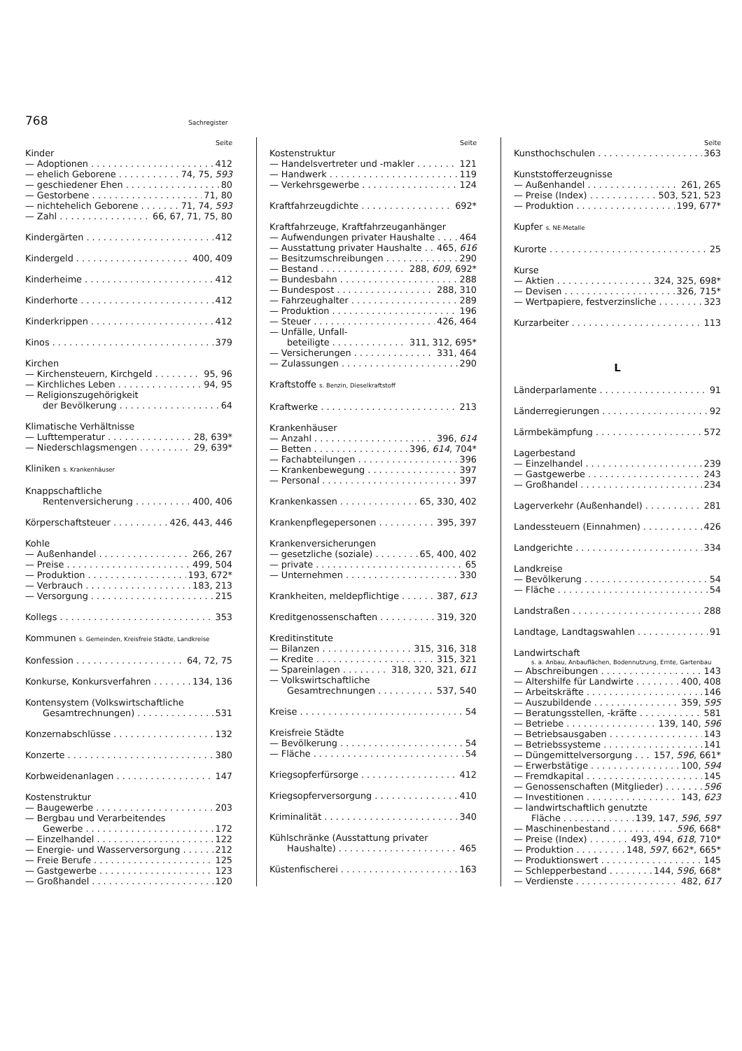768 Sachregister
Seite
Kinder
— Adoptionen 412
— ehelich Geborene 74, 75, 593
— geschiedener Ehen 80
— Gestorbene 71, 80
— nichtehelich Geborene 71, 74, 593
— Zahl 66, 67, 71, 75, 80
Kindergärten 412
Kindergeld 400, 409
Kinderheime 412
Kinderhorte 412
Kinderkrippen 412
Kinos 379
Kirchen
— Kirchensteuern, Kirchgeld 95, 96
— Kirchliches Leben 94, 95
— Religionszugehörigkeit
der Bevölkerung 64
Klimatische Verhältnisse
— Lufttemperatur 28, 639*
— Niederschlagsmengen 29, 639*
Kliniken s. Krankenhäuser
Knappschaftliche
Rentenversicherung 400, 406
Körperschaftsteuer 426, 443, 446
Kohle
— Außenhandel 266, 267
— Preise 499, 504
— Produktion 193, 672*
— Verbrauch 183, 213
— Versorgung 215
Kollegs 353
Kommunen s. Gemeinden, Kreisfreie Städte, Landkreise
Konfession 64, 72, 75
Konkurse, Konkursverfahren 134, 136
Kontensystem (Volkswirtschaftliche
Gesamtrechnungen) 531
Konzernabschlüsse 132
Konzerte 380
Korbweidenanlagen 147
Kostenstruktur
— Baugewerbe 203
— Bergbau und Verarbeitendes
Gewerbe 172
— Einzelhandel 122
— Energie- und Wasserversorgung 212
— Freie Berufe 125
— Gastgewerbe 123
— Großhandel 120
Seite
Kostenstruktur
— Handelsvertreter und -makler 121
— Handwerk 119
— Verkehrsgewerbe 124
Kraftfahrzeugdichte 692*
Kraftfahrzeuge, Kraftfahrzeuganhänger
— Aufwendungen privater Haushalte 464
— Ausstattung privater Haushalte 465, 616
— Besitzumschreibungen 290
— Bestand 288, 609, 692*
— Bundesbahn 288
— Bundespost 288, 310
— Fahrzeughalter 289
— Produktion 196
— Steuer 426, 464
— Unfälle, Unfall-
beteiligte 311, 312, 695*
— Versicherungen 331, 464
— Zulassungen 290
Kraftstoffe s. Benzin, Dieselkraftstoff
Kraftwerke 213
Krankenhäuser
— Anzahl 396, 614
— Betten 396, 614, 704*
— Fachabteilungen 396
— Krankenbewegung 397
— Personal 397
Krankenkassen 65, 330, 402
Krankenpflegepersonen 395, 397
Krankenversicherungen
— gesetzliche (soziale) 65, 400, 402
— private 65
— Unternehmen 330
Krankheiten, meldepflichtige 387, 613
Kreditgenossenschaften 319, 320
Kreditinstitute
— Bilanzen 315, 316, 318
— Kredite 315, 321
— Spareinlagen 318, 320, 321, 611
— Volkswirtschaftliche
Gesamtrechnungen 537, 540
Kreise 54
Kreisfreie Städte
— Bevölkerung 54
— Fläche 54
Kriegsopferfürsorge 412
Kriegsopferversorgung 410
Kriminalität 340
Kühlschränke (Ausstattung privater
Haushalte) 465
Küstenfischerei 163
Seite
Kunsthochschulen 363
Kunststofferzeugnisse
— Außenhandel 261, 265
— Preise (Index) 503, 521, 523
— Produktion 199, 677*
Kupfer s. NE-Metalle
Kurorte 25
Kurse
— Aktien 324, 325, 698*
— Devisen 326, 715*
— Wertpapiere, festverzinsliche 323
Kurzarbeiter 113
L
Länderparlamente 91
Länderregierungen 92
Lärmbekämpfung 572
Lagerbestand
— Einzelhandel 239
— Gastgewerbe 243
— Großhandel 234
Lagerverkehr (Außenhandel) 281
Landessteuern (Einnahmen) 426
Landgerichte 334
Landkreise
— Bevölkerung 54
— Fläche 54
Landstraßen 288
Landtage, Landtagswahlen 91
Landwirtschaft
s. a. Anbau, Anbauflächen, Bodennutzung, Ernte, Gartenbau
— Abschreibungen 143
— Altershilfe für Landwirte 400, 408
— Arbeitskräfte 146
— Auszubildende 359, 595
— Beratungsstellen, -kräfte 581
— Betriebe 139, 140, 596
— Betriebsausgaben 143
— Betriebssysteme 141
— Düngemittelversorgung 157, 596, 661*
— Erwerbstätige 100, 594
— Fremdkapital 145
— Genossenschaften (Mitglieder) 596
— Investitionen 143, 623
— landwirtschaftlich genutzte
Fläche 139, 147, 596, 597
— Maschinenbestand 596, 668*
— Preise (Index) 493, 494, 618, 710*
— Produktion 148, 597, 662*, 665*
— Produktionswert 145
— Schlepperbestand 144, 596, 668*
— Verdienste 482, 617